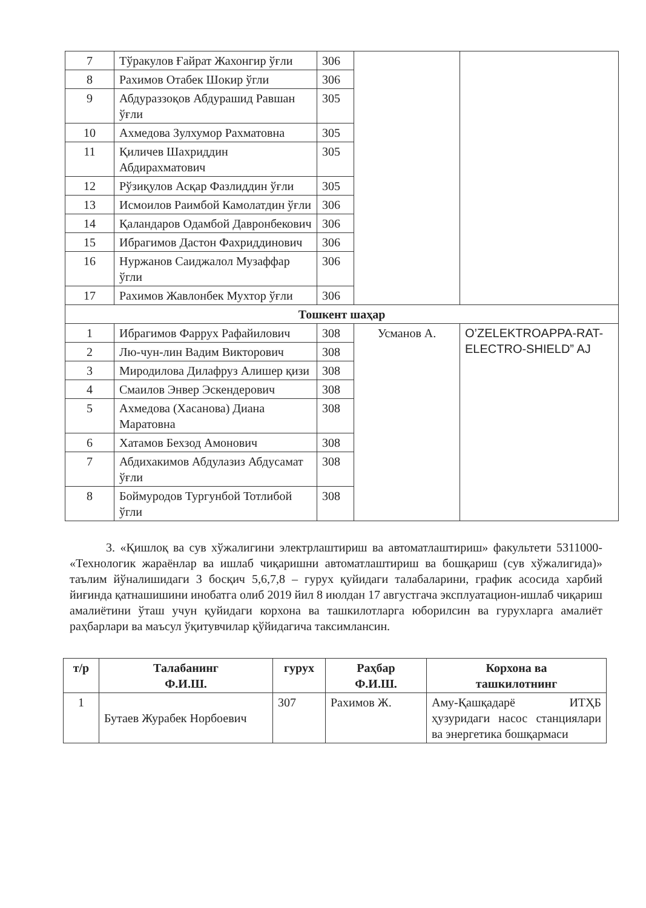| 7 | Тўракулов Ғайрат Жахонгир ўғли | 306 | | |
| 8 | Рахимов Отабек Шокир ўгли | 306 | | |
| 9 | Абдураззоқов Абдурашид Равшан ўғли | 305 | | |
| 10 | Ахмедова Зулхумор Рахматовна | 305 | | |
| 11 | Қиличев Шахриддин Абдирахматович | 305 | | |
| 12 | Рўзиқулов Асқар Фазлиддин ўғли | 305 | | |
| 13 | Исмоилов Раимбой Камолатдин ўғли | 306 | | |
| 14 | Қаландаров Одамбой Давронбекович | 306 | | |
| 15 | Ибрагимов Дастон Фахриддинович | 306 | | |
| 16 | Нуржанов Саиджалол Музаффар ўгли | 306 | | |
| 17 | Рахимов Жавлонбек Мухтор ўғли | 306 | | |
| Тошкент шаҳар | | | | |
| 1 | Ибрагимов Фаррух Рафайилович | 308 | Усманов А. | O’ZELEKTROAPPA-RAT-ELECTRO-SHIELD” AJ |
| 2 | Лю-чун-лин Вадим Викторович | 308 | | |
| 3 | Миродилова Дилафруз Алишер қизи | 308 | | |
| 4 | Смаилов Энвер Эскендерович | 308 | | |
| 5 | Ахмедова (Хасанова) Диана Маратовна | 308 | | |
| 6 | Хатамов Бехзод Амонович | 308 | | |
| 7 | Абдихакимов Абдулазиз Абдусамат ўғли | 308 | | |
| 8 | Боймуродов Тургунбой Тотлибой ўгли | 308 | | |
3. «Қишлоқ ва сув хўжалигини электрлаштириш ва автоматлаштириш» факультети 5311000- «Технологик жараёнлар ва ишлаб чиқаришни автоматлаштириш ва бошқариш (сув хўжалигида)» таълим йўналишидаги 3 босқич 5,6,7,8 – гурух қуйидаги талабаларини, график асосида харбий йиғинда қатнашишини инобатга олиб 2019 йил 8 июлдан 17 августгача эксплуатацион-ишлаб чиқариш амалиётини ўташ учун қуйидаги корхона ва ташкилотларга юборилсин ва гурухларга амалиёт раҳбарлари ва маъсул ўқитувчилар қўйидагича таксимлансин.
| т/р | Талабанинг Ф.И.Ш. | гурух | Раҳбар Ф.И.Ш. | Корхона ва ташкилотнинг |
| --- | --- | --- | --- | --- |
| 1 | Бутаев Журабек Норбоевич | 307 | Рахимов Ж. | Аму-Қашқадарё ИТҲБ ҳузуридаги насос станциялари ва энергетика бошқармаси |